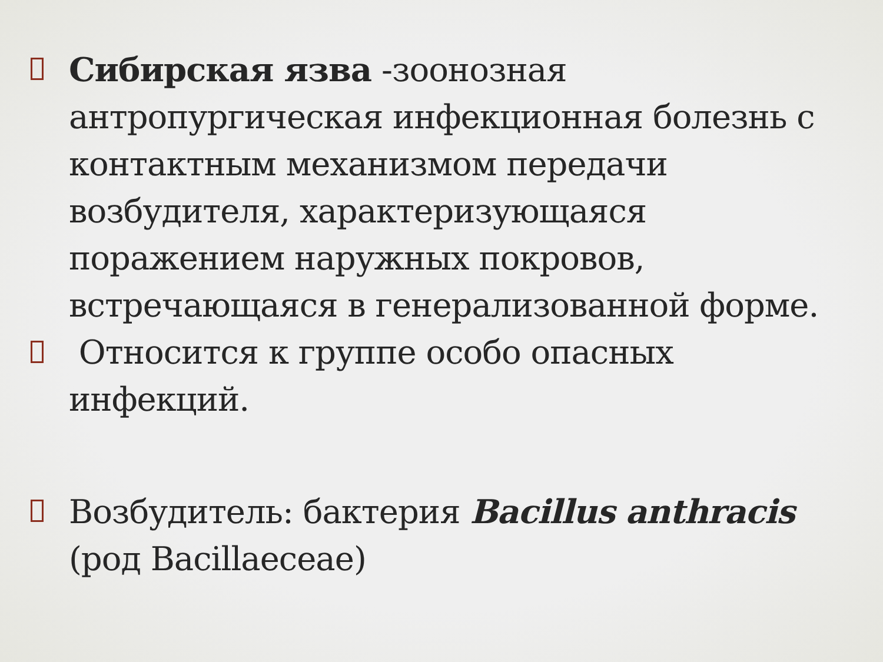Сибирская язва -зоонозная антропургическая инфекционная болезнь с контактным механизмом передачи возбудителя, характеризующаяся поражением наружных покровов, встречающаяся в генерализованной форме.
Относится к группе особо опасных инфекций.
Возбудитель: бактерия Bacillus anthracis (род Bacillaeceae)